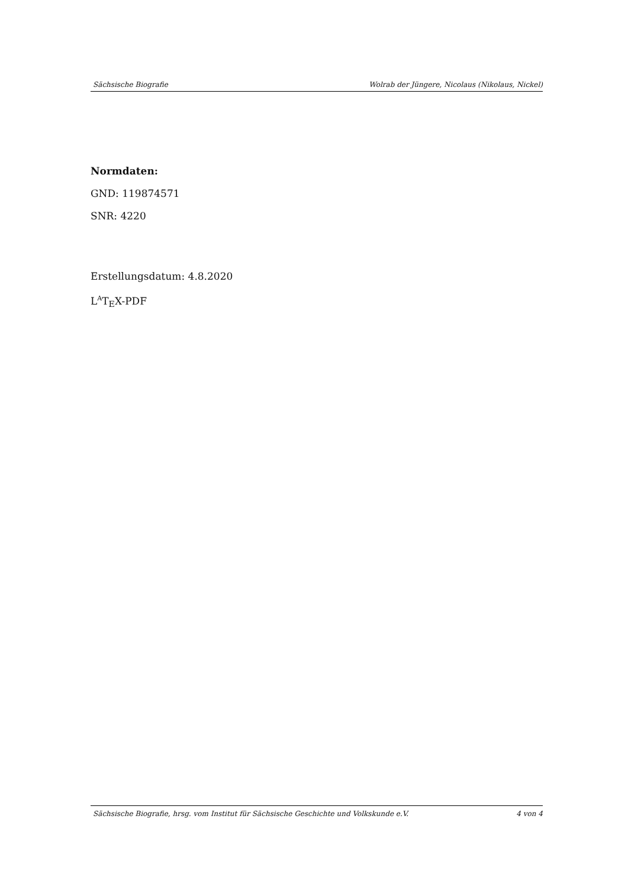Sächsische Biografie Wolrab der Jüngere, Nicolaus (Nikolaus, Nickel)
Normdaten:
GND: 119874571
SNR: 4220
Erstellungsdatum: 4.8.2020
L<sup>A</sup>T<sub>E</sub>X-PDF
Sächsische Biografie, hrsg. vom Institut für Sächsische Geschichte und Volkskunde e.V. 4 von 4